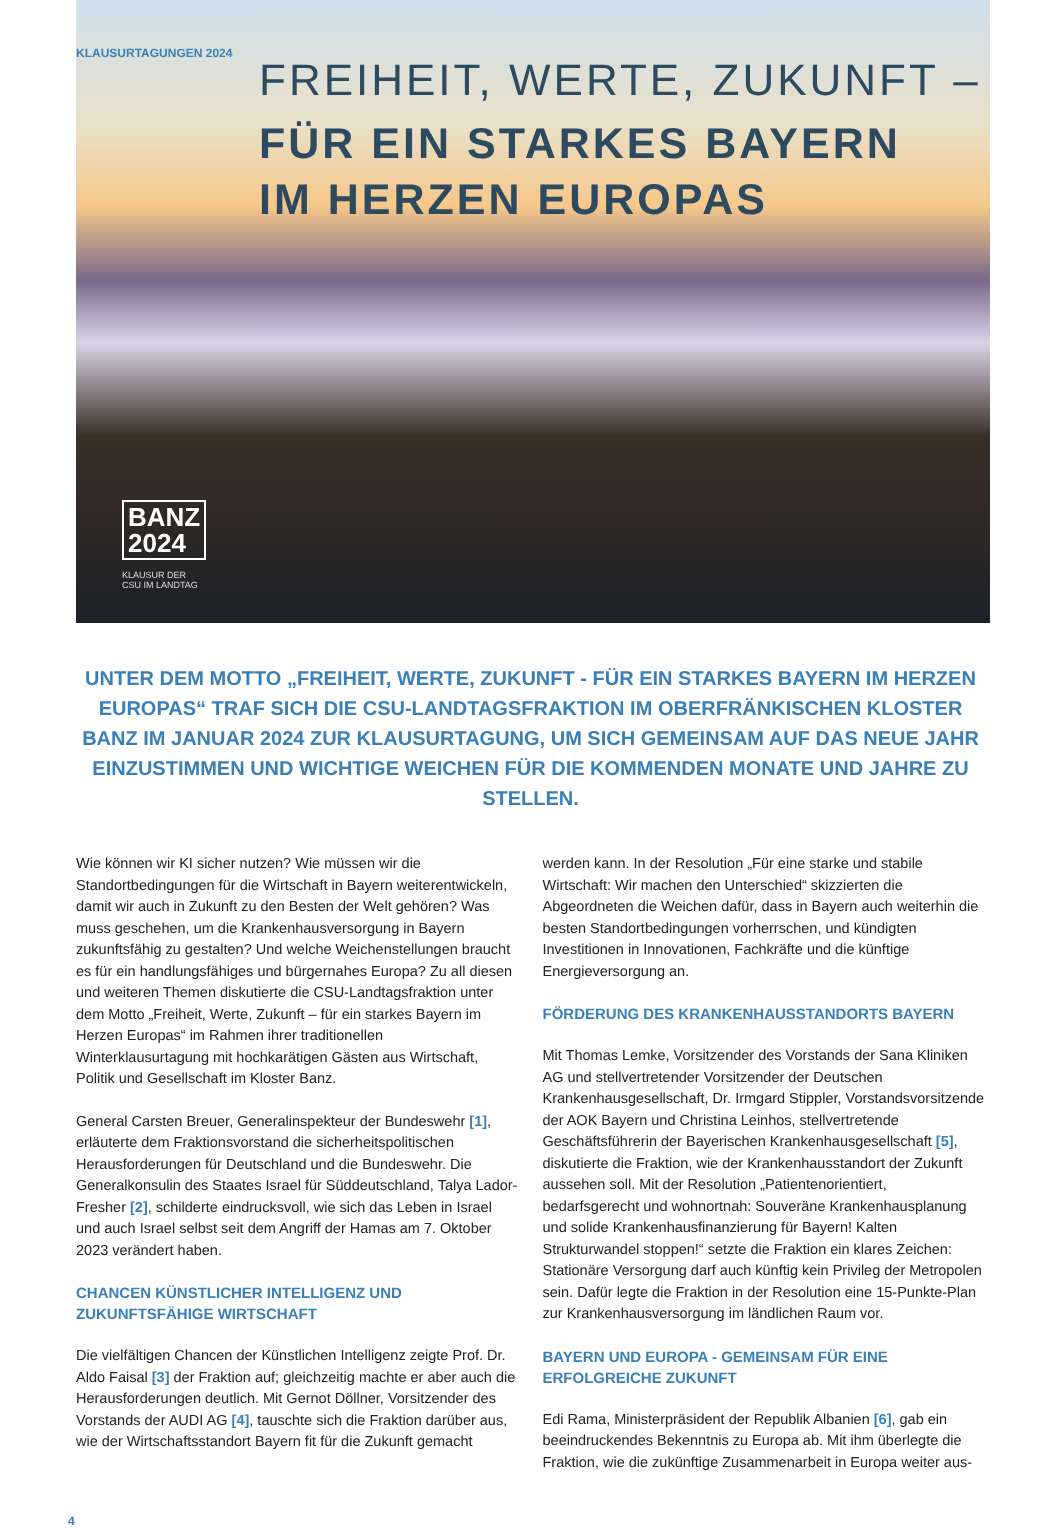KLAUSURTAGUNGEN 2024
FREIHEIT, WERTE, ZUKUNFT –
FÜR EIN STARKES BAYERN
IM HERZEN EUROPAS
BANZ
2024
KLAUSUR DER
CSU IM LANDTAG
UNTER DEM MOTTO „FREIHEIT, WERTE, ZUKUNFT - FÜR EIN STARKES BAYERN IM HERZEN EUROPAS“ TRAF SICH DIE CSU-LANDTAGSFRAKTION IM OBERFRÄNKISCHEN KLOSTER BANZ IM JANUAR 2024 ZUR KLAUSURTAGUNG, UM SICH GEMEINSAM AUF DAS NEUE JAHR EINZUSTIMMEN UND WICHTIGE WEICHEN FÜR DIE KOMMENDEN MONATE UND JAHRE ZU STELLEN.
Wie können wir KI sicher nutzen? Wie müssen wir die Standortbedingungen für die Wirtschaft in Bayern weiterentwickeln, damit wir auch in Zukunft zu den Besten der Welt gehören? Was muss geschehen, um die Krankenhausversorgung in Bayern zukunftsfähig zu gestalten? Und welche Weichenstellungen braucht es für ein handlungsfähiges und bürgernahes Europa? Zu all diesen und weiteren Themen diskutierte die CSU-Landtagsfraktion unter dem Motto „Freiheit, Werte, Zukunft – für ein starkes Bayern im Herzen Europas“ im Rahmen ihrer traditionellen Winterklausurtagung mit hochkarätigen Gästen aus Wirtschaft, Politik und Gesellschaft im Kloster Banz.
General Carsten Breuer, Generalinspekteur der Bundeswehr [1], erläuterte dem Fraktionsvorstand die sicherheitspolitischen Herausforderungen für Deutschland und die Bundeswehr. Die Generalkonsulin des Staates Israel für Süddeutschland, Talya Lador-Fresher [2], schilderte eindrucksvoll, wie sich das Leben in Israel und auch Israel selbst seit dem Angriff der Hamas am 7. Oktober 2023 verändert haben.
CHANCEN KÜNSTLICHER INTELLIGENZ UND ZUKUNFTSFÄHIGE WIRTSCHAFT
Die vielfältigen Chancen der Künstlichen Intelligenz zeigte Prof. Dr. Aldo Faisal [3] der Fraktion auf; gleichzeitig machte er aber auch die Herausforderungen deutlich. Mit Gernot Döllner, Vorsitzender des Vorstands der AUDI AG [4], tauschte sich die Fraktion darüber aus, wie der Wirtschaftsstandort Bayern fit für die Zukunft gemacht
werden kann. In der Resolution „Für eine starke und stabile Wirtschaft: Wir machen den Unterschied“ skizzierten die Abgeordneten die Weichen dafür, dass in Bayern auch weiterhin die besten Standortbedingungen vorherrschen, und kündigten Investitionen in Innovationen, Fachkräfte und die künftige Energieversorgung an.
FÖRDERUNG DES KRANKENHAUSSTANDORTS BAYERN
Mit Thomas Lemke, Vorsitzender des Vorstands der Sana Kliniken AG und stellvertretender Vorsitzender der Deutschen Krankenhausgesellschaft, Dr. Irmgard Stippler, Vorstandsvorsitzende der AOK Bayern und Christina Leinhos, stellvertretende Geschäftsführerin der Bayerischen Krankenhausgesellschaft [5], diskutierte die Fraktion, wie der Krankenhausstandort der Zukunft aussehen soll. Mit der Resolution „Patientenorientiert, bedarfsgerecht und wohnortnah: Souveräne Krankenhausplanung und solide Krankenhausfinanzierung für Bayern! Kalten Strukturwandel stoppen!“ setzte die Fraktion ein klares Zeichen: Stationäre Versorgung darf auch künftig kein Privileg der Metropolen sein. Dafür legte die Fraktion in der Resolution eine 15-Punkte-Plan zur Krankenhausversorgung im ländlichen Raum vor.
BAYERN UND EUROPA - GEMEINSAM FÜR EINE ERFOLGREICHE ZUKUNFT
Edi Rama, Ministerpräsident der Republik Albanien [6], gab ein beeindruckendes Bekenntnis zu Europa ab. Mit ihm überlegte die Fraktion, wie die zukünftige Zusammenarbeit in Europa weiter aus-
4